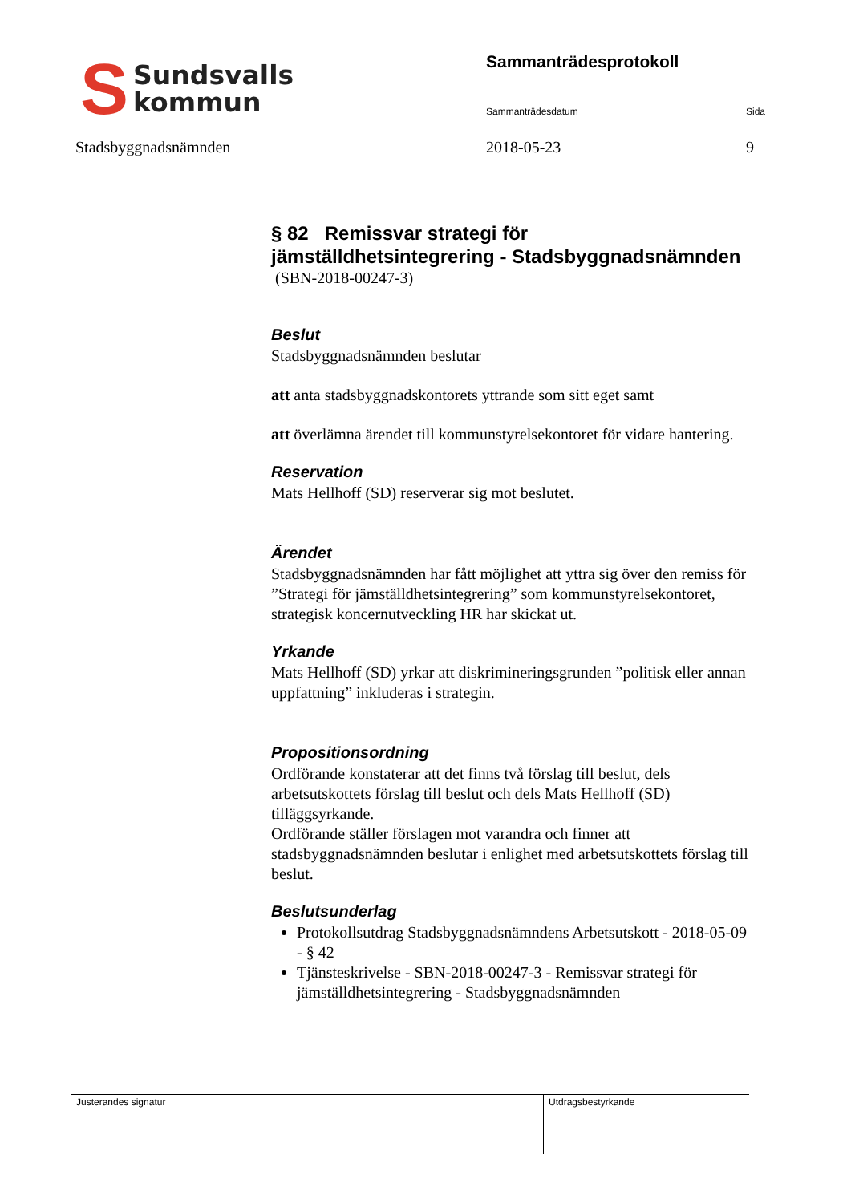S
Sundsvalls
kommun
Stadsbyggnadsnämnden
Sammanträdesprotokoll
Sammanträdesdatum Sida
2018-05-23 9
§ 82 Remissvar strategi för jämställdhetsintegrering - Stadsbyggnadsnämnden
(SBN-2018-00247-3)
Beslut
Stadsbyggnadsnämnden beslutar
att anta stadsbyggnadskontorets yttrande som sitt eget samt
att överlämna ärendet till kommunstyrelsekontoret för vidare hantering.
Reservation
Mats Hellhoff (SD) reserverar sig mot beslutet.
Ärendet
Stadsbyggnadsnämnden har fått möjlighet att yttra sig över den remiss för ”Strategi för jämställdhetsintegrering” som kommunstyrelsekontoret, strategisk koncernutveckling HR har skickat ut.
Yrkande
Mats Hellhoff (SD) yrkar att diskrimineringsgrunden ”politisk eller annan uppfattning” inkluderas i strategin.
Propositionsordning
Ordförande konstaterar att det finns två förslag till beslut, dels arbetsutskottets förslag till beslut och dels Mats Hellhoff (SD) tilläggsyrkande.
Ordförande ställer förslagen mot varandra och finner att stadsbyggnadsnämnden beslutar i enlighet med arbetsutskottets förslag till beslut.
Beslutsunderlag
Protokollsutdrag Stadsbyggnadsnämndens Arbetsutskott - 2018-05-09 - § 42
Tjänsteskrivelse - SBN-2018-00247-3 - Remissvar strategi för jämställdhetsintegrering - Stadsbyggnadsnämnden
Justerandes signatur Utdragsbestyrkande